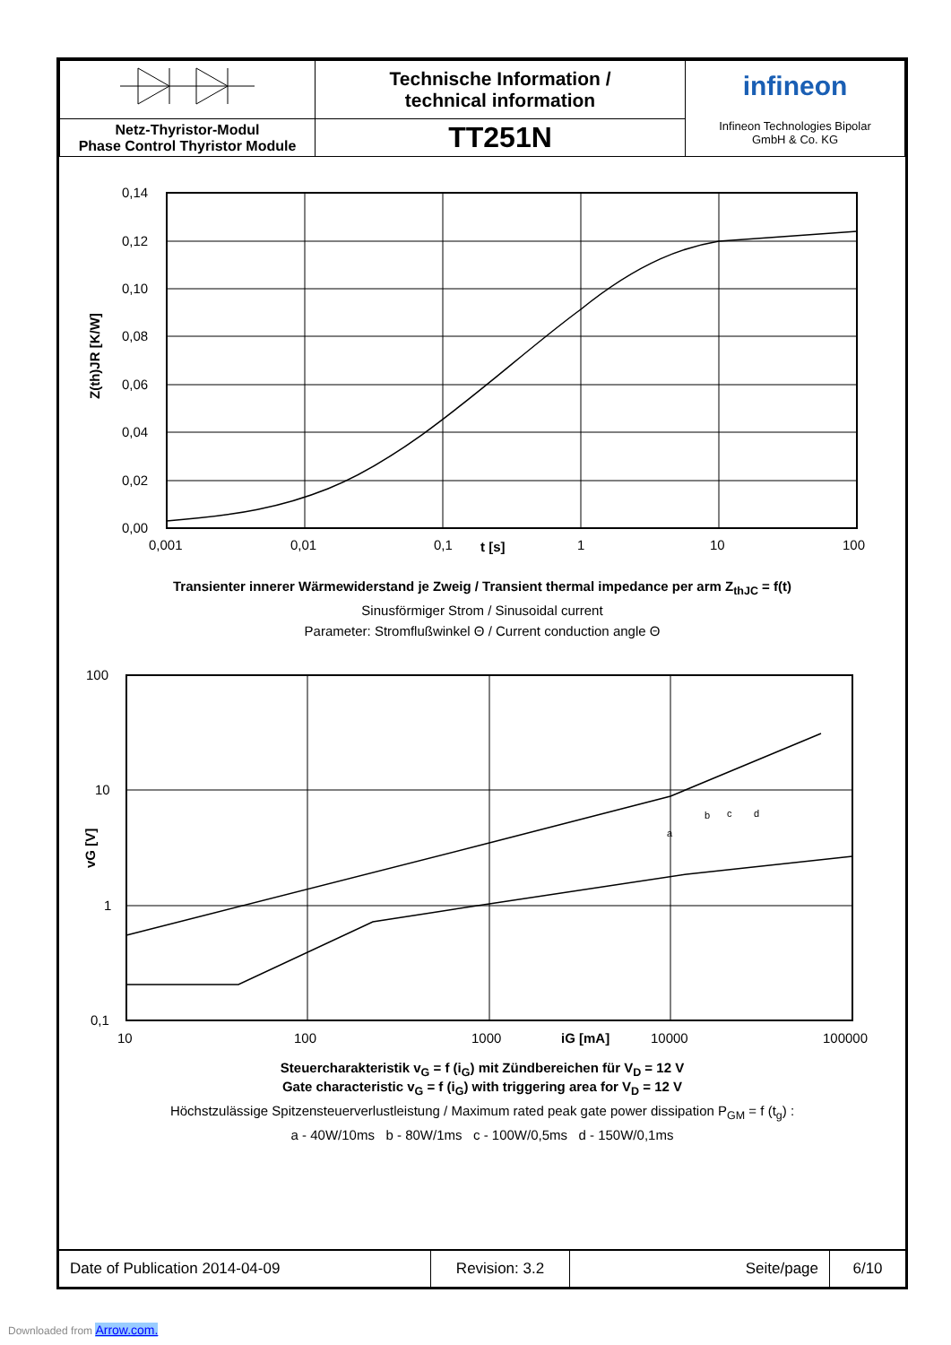| | Technische Information / technical information | infineon Infineon Technologies Bipolar GmbH & Co. KG |
| Netz-Thyristor-Modul Phase Control Thyristor Module | TT251N | |
0,14
0,12
0,10
0,08
0,06
0,04
0,02
0,00
0,001
0,01
0,1
1
10
100
t [s]
Z(th)JR [K/W]
Transienter innerer Wärmewiderstand je Zweig / Transient thermal impedance per arm Z<sub>thJC</sub> = f(t)
Sinusförmiger Strom / Sinusoidal current
Parameter: Stromflußwinkel Θ / Current conduction angle Θ
100
10
1
0,1
10
100
1000
10000
100000
iG [mA]
vG [V]
a
b
c
d
Steuercharakteristik v<sub>G</sub> = f (i<sub>G</sub>) mit Zündbereichen für V<sub>D</sub> = 12 V
Gate characteristic v<sub>G</sub> = f (i<sub>G</sub>) with triggering area for V<sub>D</sub> = 12 V
Höchstzulässige Spitzensteuerverlustleistung / Maximum rated peak gate power dissipation P<sub>GM</sub> = f (t<sub>g</sub>) :
a - 40W/10ms b - 80W/1ms c - 100W/0,5ms d - 150W/0,1ms
| Date of Publication 2014-04-09 | Revision: 3.2 | Seite/page | 6/10 |
Downloaded from Arrow.com.